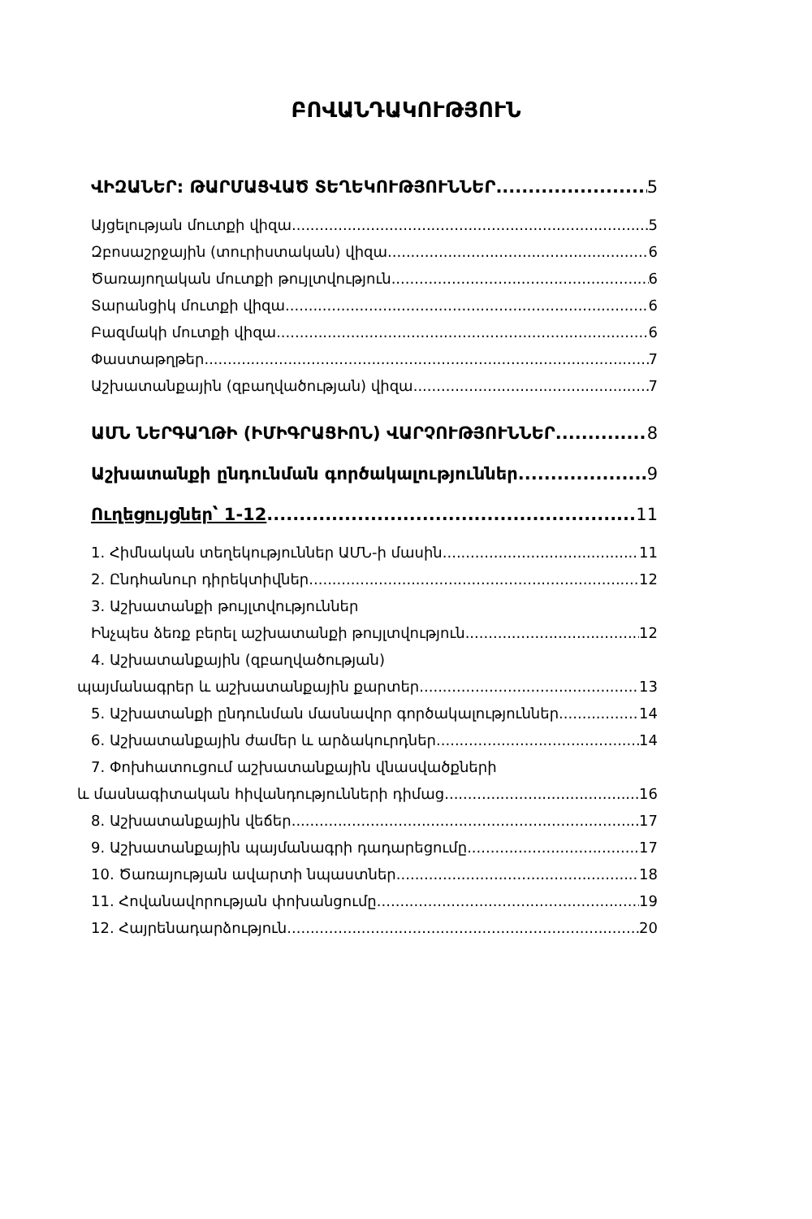ԲՈՎԱՆԴԱԿՈՒԹՅՈՒՆ
ՎԻԶԱՆԵՐ: ԹԱՐՄԱՑՎԱԾ ՏԵՂԵԿՈՒԹՅՈՒՆՆԵՐ 5
Այցելության մուտքի վիզա 5
Զբոսաշրջային (տուրիստական) վիզա 6
Ծառայողական մուտքի թույլտվություն 6
Տարանցիկ մուտքի վիզա 6
Բազմակի մուտքի վիզա 6
Փաստաթղթեր 7
Աշխատանքային (զբաղվածության) վիզա 7
ԱՄՆ ՆԵՐԳԱՂԹԻ (ԻՄԻԳՐԱՑԻՈՆ) ՎԱՐՉՈՒԹՅՈՒՆՆԵՐ 8
Աշխատանքի ընդունման գործակալություններ 9
Ուղեցույցներ՝ 1-12 11
1. Հիմնական տեղեկություններ ԱՄՆ-ի մասին 11
2. Ընդհանուր դիրեկտիվներ 12
3. Աշխատանքի թույլտվություններ
Ինչպես ձեռք բերել աշխատանքի թույլտվություն 12
4. Աշխատանքային (զբաղվածության)
պայմանագրեր և աշխատանքային քարտեր 13
5. Աշխատանքի ընդունման մասնավոր գործակալություններ 14
6. Աշխատանքային ժամեր և արձակուրդներ 14
7. Փոխհատուցում աշխատանքային վնասվածքների
և մասնագիտական հիվանդությունների դիմաց 16
8. Աշխատանքային վեճեր 17
9. Աշխատանքային պայմանագրի դադարեցումը 17
10. Ծառայության ավարտի նպաստներ 18
11. Հովանավորության փոխանցումը 19
12. Հայրենադարձություն 20